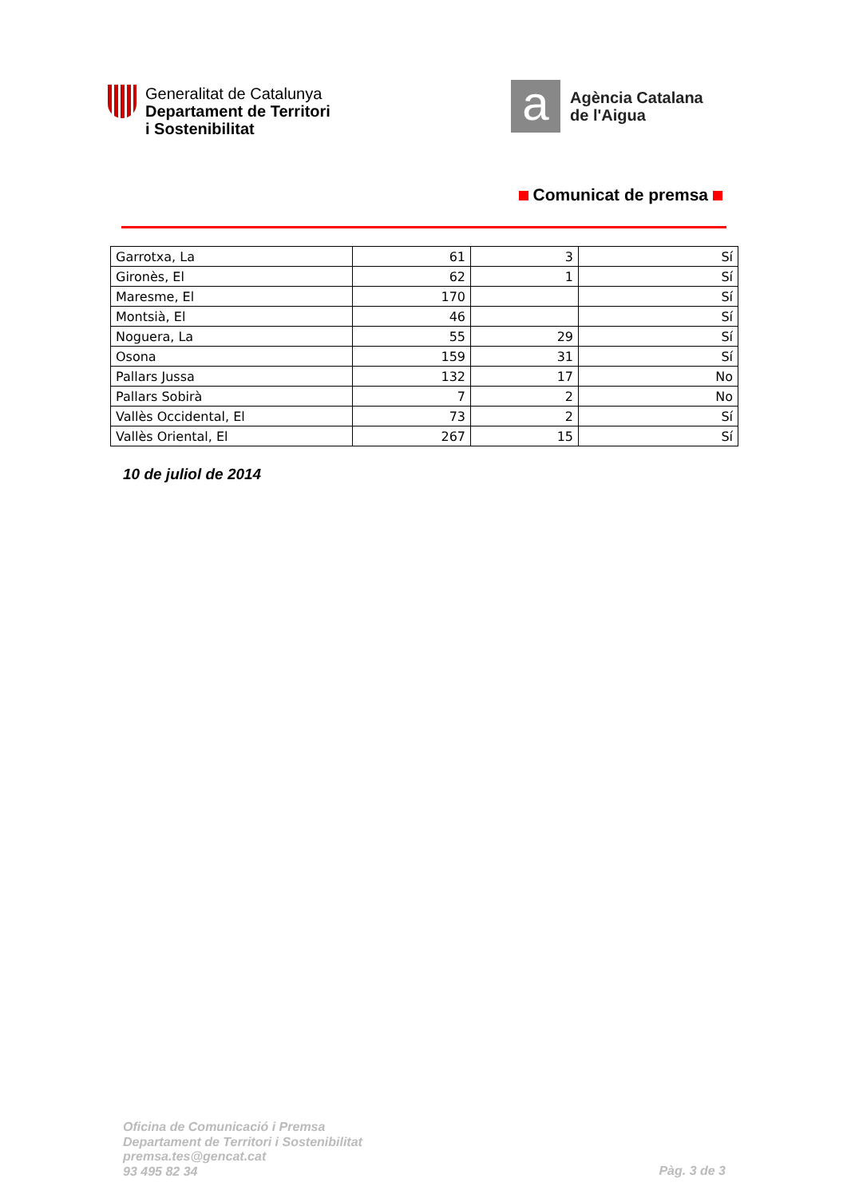Generalitat de Catalunya
Departament de Territori
i Sostenibilitat
a
Agència Catalana
de l'Aigua
Comunicat de premsa
| Garrotxa, La | 61 | 3 | Sí |
| Gironès, El | 62 | 1 | Sí |
| Maresme, El | 170 | | Sí |
| Montsià, El | 46 | | Sí |
| Noguera, La | 55 | 29 | Sí |
| Osona | 159 | 31 | Sí |
| Pallars Jussa | 132 | 17 | No |
| Pallars Sobirà | 7 | 2 | No |
| Vallès Occidental, El | 73 | 2 | Sí |
| Vallès Oriental, El | 267 | 15 | Sí |
10 de juliol de 2014
Oficina de Comunicació i Premsa
Departament de Territori i Sostenibilitat
premsa.tes@gencat.cat
93 495 82 34
Pàg. 3 de 3